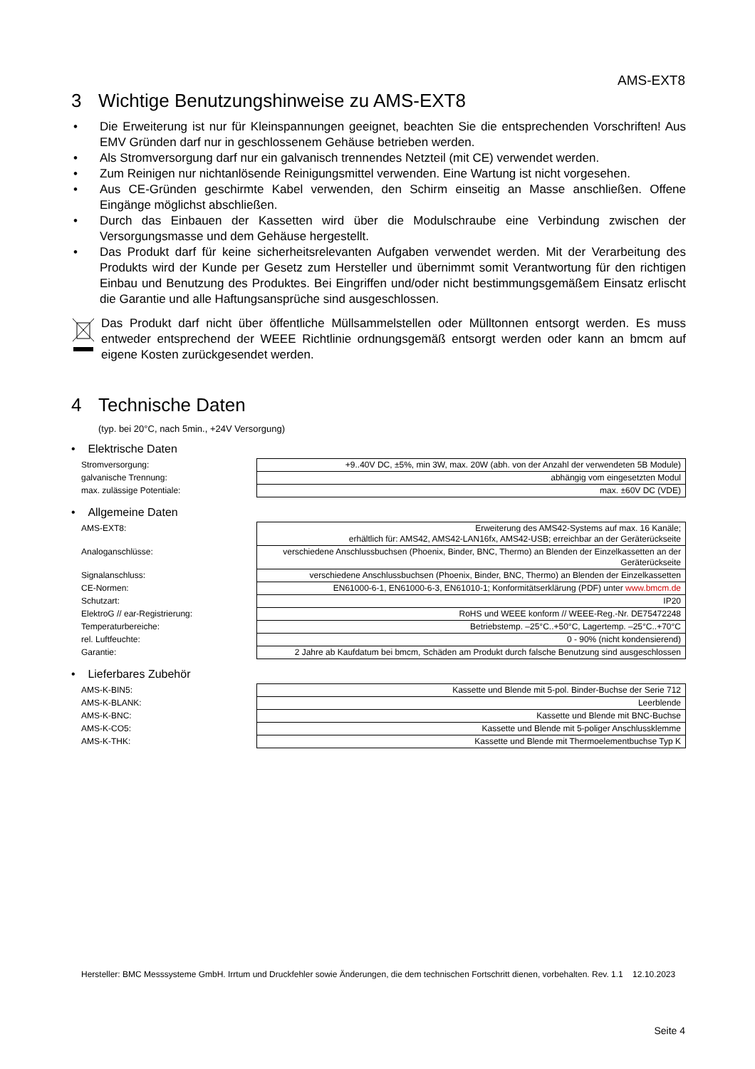AMS-EXT8
3 Wichtige Benutzungshinweise zu AMS-EXT8
• Die Erweiterung ist nur für Kleinspannungen geeignet, beachten Sie die entsprechenden Vorschriften! Aus EMV Gründen darf nur in geschlossenem Gehäuse betrieben werden.
• Als Stromversorgung darf nur ein galvanisch trennendes Netzteil (mit CE) verwendet werden.
• Zum Reinigen nur nichtanlösende Reinigungsmittel verwenden. Eine Wartung ist nicht vorgesehen.
• Aus CE-Gründen geschirmte Kabel verwenden, den Schirm einseitig an Masse anschließen. Offene Eingänge möglichst abschließen.
• Durch das Einbauen der Kassetten wird über die Modulschraube eine Verbindung zwischen der Versorgungsmasse und dem Gehäuse hergestellt.
• Das Produkt darf für keine sicherheitsrelevanten Aufgaben verwendet werden. Mit der Verarbeitung des Produkts wird der Kunde per Gesetz zum Hersteller und übernimmt somit Verantwortung für den richtigen Einbau und Benutzung des Produktes. Bei Eingriffen und/oder nicht bestimmungsgemäßem Einsatz erlischt die Garantie und alle Haftungsansprüche sind ausgeschlossen.
Das Produkt darf nicht über öffentliche Müllsammelstellen oder Mülltonnen entsorgt werden. Es muss entweder entsprechend der WEEE Richtlinie ordnungsgemäß entsorgt werden oder kann an bmcm auf eigene Kosten zurückgesendet werden.
4 Technische Daten
(typ. bei 20°C, nach 5min., +24V Versorgung)
• Elektrische Daten
| Stromversorgung: | +9..40V DC, ±5%, min 3W, max. 20W (abh. von der Anzahl der verwendeten 5B Module) |
| galvanische Trennung: | abhängig vom eingesetzten Modul |
| max. zulässige Potentiale: | max. ±60V DC (VDE) |
• Allgemeine Daten
| AMS-EXT8: | Erweiterung des AMS42-Systems auf max. 16 Kanäle; erhältlich für: AMS42, AMS42-LAN16fx, AMS42-USB; erreichbar an der Geräterückseite |
| Analoganschlüsse: | verschiedene Anschlussbuchsen (Phoenix, Binder, BNC, Thermo) an Blenden der Einzelkassetten an der Geräterückseite |
| Signalanschluss: | verschiedene Anschlussbuchsen (Phoenix, Binder, BNC, Thermo) an Blenden der Einzelkassetten |
| CE-Normen: | EN61000-6-1, EN61000-6-3, EN61010-1; Konformitätserklärung (PDF) unter www.bmcm.de |
| Schutzart: | IP20 |
| ElektroG // ear-Registrierung: | RoHS und WEEE konform // WEEE-Reg.-Nr. DE75472248 |
| Temperaturbereiche: | Betriebstemp. –25°C..+50°C, Lagertemp. –25°C..+70°C |
| rel. Luftfeuchte: | 0 - 90% (nicht kondensierend) |
| Garantie: | 2 Jahre ab Kaufdatum bei bmcm, Schäden am Produkt durch falsche Benutzung sind ausgeschlossen |
• Lieferbares Zubehör
| AMS-K-BIN5: | Kassette und Blende mit 5-pol. Binder-Buchse der Serie 712 |
| AMS-K-BLANK: | Leerblende |
| AMS-K-BNC: | Kassette und Blende mit BNC-Buchse |
| AMS-K-CO5: | Kassette und Blende mit 5-poliger Anschlussklemme |
| AMS-K-THK: | Kassette und Blende mit Thermoelementbuchse Typ K |
Hersteller: BMC Messsysteme GmbH. Irrtum und Druckfehler sowie Änderungen, die dem technischen Fortschritt dienen, vorbehalten. Rev. 1.1 12.10.2023
Seite 4